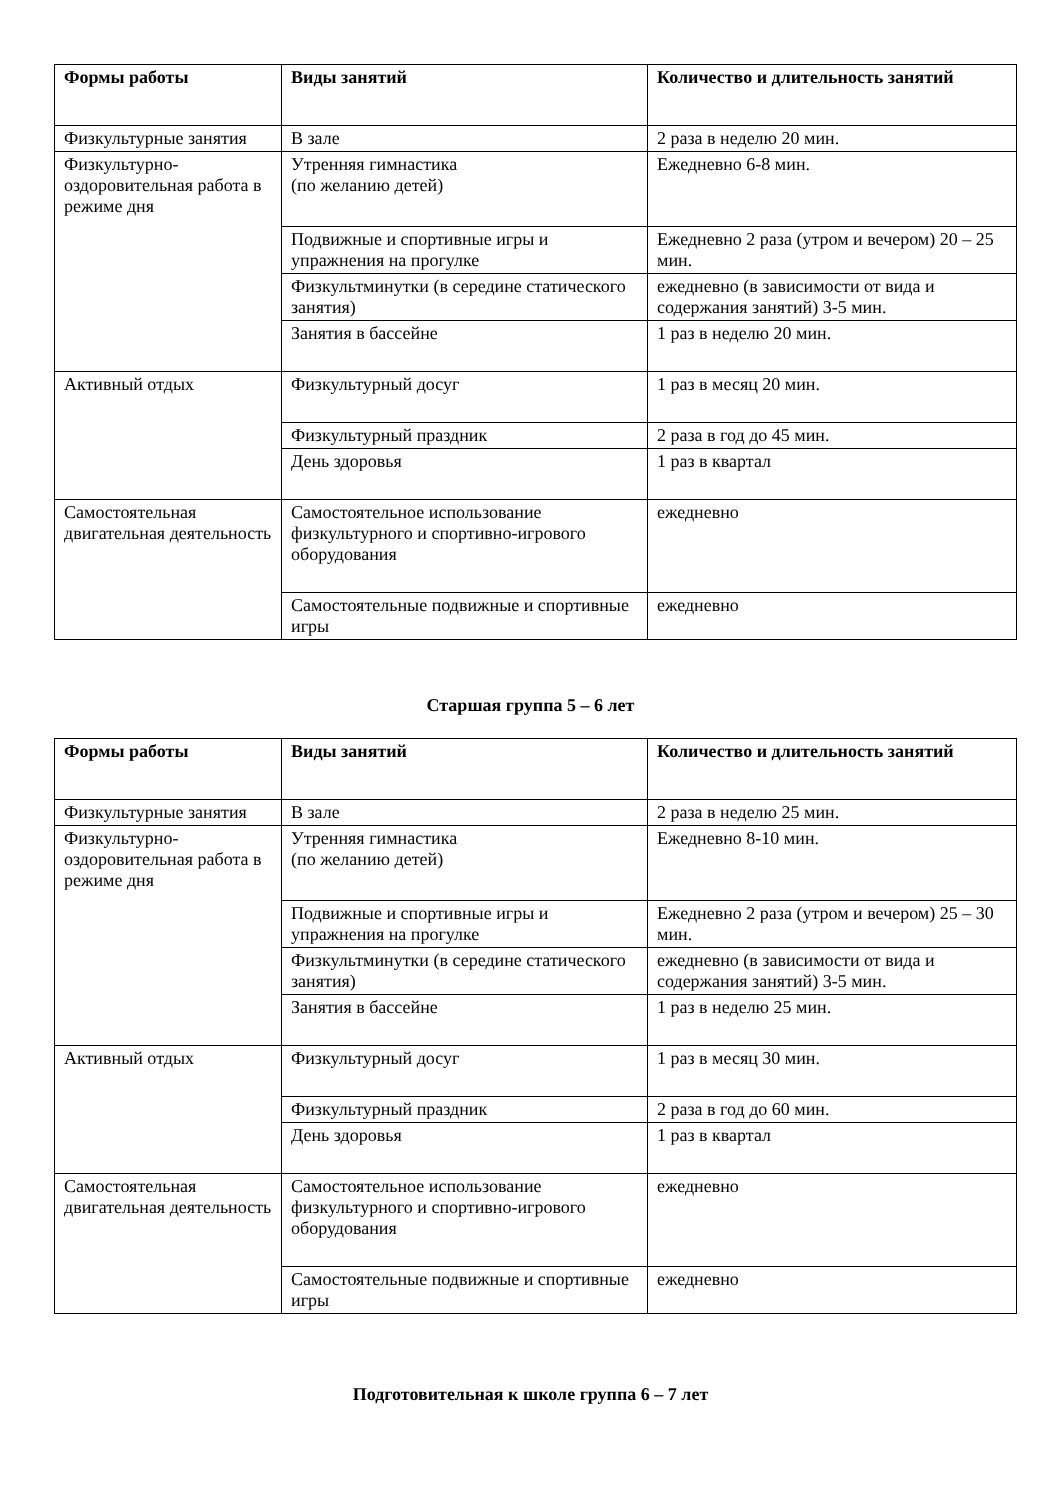| Формы работы | Виды занятий | Количество и длительность занятий |
| --- | --- | --- |
| Физкультурные занятия | В зале | 2 раза в неделю 20 мин. |
| Физкультурно-оздоровительная работа в режиме дня | Утренняя гимнастика (по желанию детей) | Ежедневно 6-8 мин. |
| | Подвижные и спортивные игры и упражнения на прогулке | Ежедневно 2 раза (утром и вечером) 20 – 25 мин. |
| | Физкультминутки (в середине статического занятия) | ежедневно (в зависимости от вида и содержания занятий) 3-5 мин. |
| | Занятия в бассейне | 1 раз в неделю 20 мин. |
| Активный отдых | Физкультурный досуг | 1 раз в месяц 20 мин. |
| | Физкультурный праздник | 2 раза в год до 45 мин. |
| | День здоровья | 1 раз в квартал |
| Самостоятельная двигательная деятельность | Самостоятельное использование физкультурного и спортивно-игрового оборудования | ежедневно |
| | Самостоятельные подвижные и спортивные игры | ежедневно |
Старшая группа 5 – 6 лет
| Формы работы | Виды занятий | Количество и длительность занятий |
| --- | --- | --- |
| Физкультурные занятия | В зале | 2 раза в неделю 25 мин. |
| Физкультурно-оздоровительная работа в режиме дня | Утренняя гимнастика (по желанию детей) | Ежедневно 8-10 мин. |
| | Подвижные и спортивные игры и упражнения на прогулке | Ежедневно 2 раза (утром и вечером) 25 – 30 мин. |
| | Физкультминутки (в середине статического занятия) | ежедневно (в зависимости от вида и содержания занятий) 3-5 мин. |
| | Занятия в бассейне | 1 раз в неделю 25 мин. |
| Активный отдых | Физкультурный досуг | 1 раз в месяц 30 мин. |
| | Физкультурный праздник | 2 раза в год до 60 мин. |
| | День здоровья | 1 раз в квартал |
| Самостоятельная двигательная деятельность | Самостоятельное использование физкультурного и спортивно-игрового оборудования | ежедневно |
| | Самостоятельные подвижные и спортивные игры | ежедневно |
Подготовительная к школе группа 6 – 7 лет